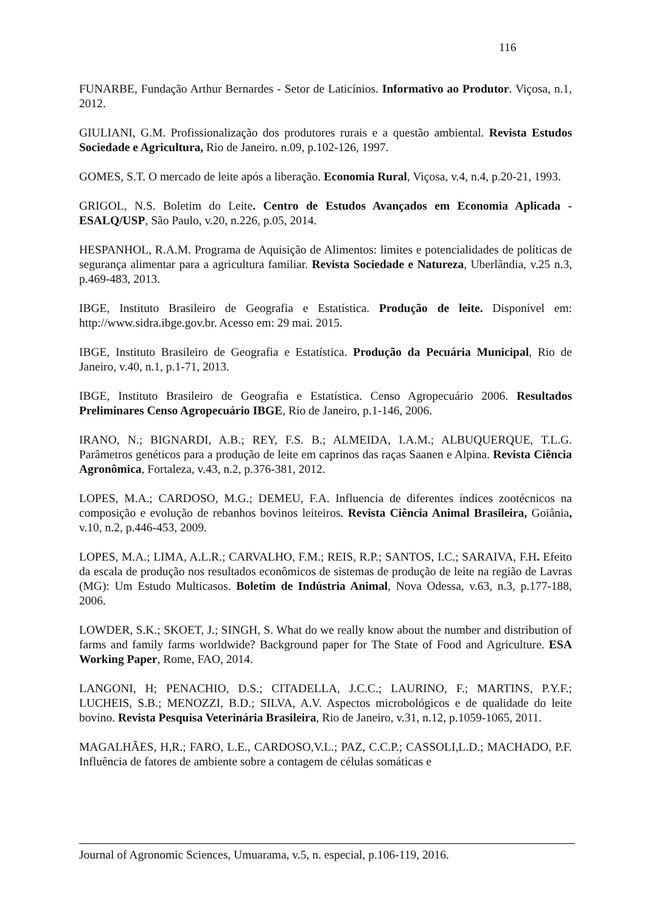116
FUNARBE, Fundação Arthur Bernardes - Setor de Laticínios. Informativo ao Produtor. Viçosa, n.1, 2012.
GIULIANI, G.M. Profissionalização dos produtores rurais e a questão ambiental. Revista Estudos Sociedade e Agricultura, Rio de Janeiro. n.09, p.102-126, 1997.
GOMES, S.T. O mercado de leite após a liberação. Economia Rural, Viçosa, v.4, n.4, p.20-21, 1993.
GRIGOL, N.S. Boletim do Leite. Centro de Estudos Avançados em Economia Aplicada - ESALQ/USP, São Paulo, v.20, n.226, p.05, 2014.
HESPANHOL, R.A.M. Programa de Aquisição de Alimentos: limites e potencialidades de políticas de segurança alimentar para a agricultura familiar. Revista Sociedade e Natureza, Uberlândia, v.25 n.3, p.469-483, 2013.
IBGE, Instituto Brasileiro de Geografia e Estatística. Produção de leite. Disponível em: http://www.sidra.ibge.gov.br. Acesso em: 29 mai. 2015.
IBGE, Instituto Brasileiro de Geografia e Estatística. Produção da Pecuária Municipal, Rio de Janeiro, v.40, n.1, p.1-71, 2013.
IBGE, Instituto Brasileiro de Geografia e Estatística. Censo Agropecuário 2006. Resultados Preliminares Censo Agropecuário IBGE, Rio de Janeiro, p.1-146, 2006.
IRANO, N.; BIGNARDI, A.B.; REY, F.S. B.; ALMEIDA, I.A.M.; ALBUQUERQUE, T.L.G. Parâmetros genéticos para a produção de leite em caprinos das raças Saanen e Alpina. Revista Ciência Agronômica, Fortaleza, v.43, n.2, p.376-381, 2012.
LOPES, M.A.; CARDOSO, M.G.; DEMEU, F.A. Influencia de diferentes índices zootécnicos na composição e evolução de rebanhos bovinos leiteiros. Revista Ciência Animal Brasileira, Goiânia, v.10, n.2, p.446-453, 2009.
LOPES, M.A.; LIMA, A.L.R.; CARVALHO, F.M.; REIS, R.P.; SANTOS, I.C.; SARAIVA, F.H. Efeito da escala de produção nos resultados econômicos de sistemas de produção de leite na região de Lavras (MG): Um Estudo Multicasos. Boletim de Indústria Animal, Nova Odessa, v.63, n.3, p.177-188, 2006.
LOWDER, S.K.; SKOET, J.; SINGH, S. What do we really know about the number and distribution of farms and family farms worldwide? Background paper for The State of Food and Agriculture. ESA Working Paper, Rome, FAO, 2014.
LANGONI, H; PENACHIO, D.S.; CITADELLA, J.C.C.; LAURINO, F.; MARTINS, P.Y.F.; LUCHEIS, S.B.; MENOZZI, B.D.; SILVA, A.V. Aspectos microbológicos e de qualidade do leite bovino. Revista Pesquisa Veterinária Brasileira, Rio de Janeiro, v.31, n.12, p.1059-1065, 2011.
MAGALHÃES, H,R.; FARO, L.E., CARDOSO,V.L.; PAZ, C.C.P.; CASSOLI,L.D.; MACHADO, P.F. Influência de fatores de ambiente sobre a contagem de células somáticas e
Journal of Agronomic Sciences, Umuarama, v.5, n. especial, p.106-119, 2016.